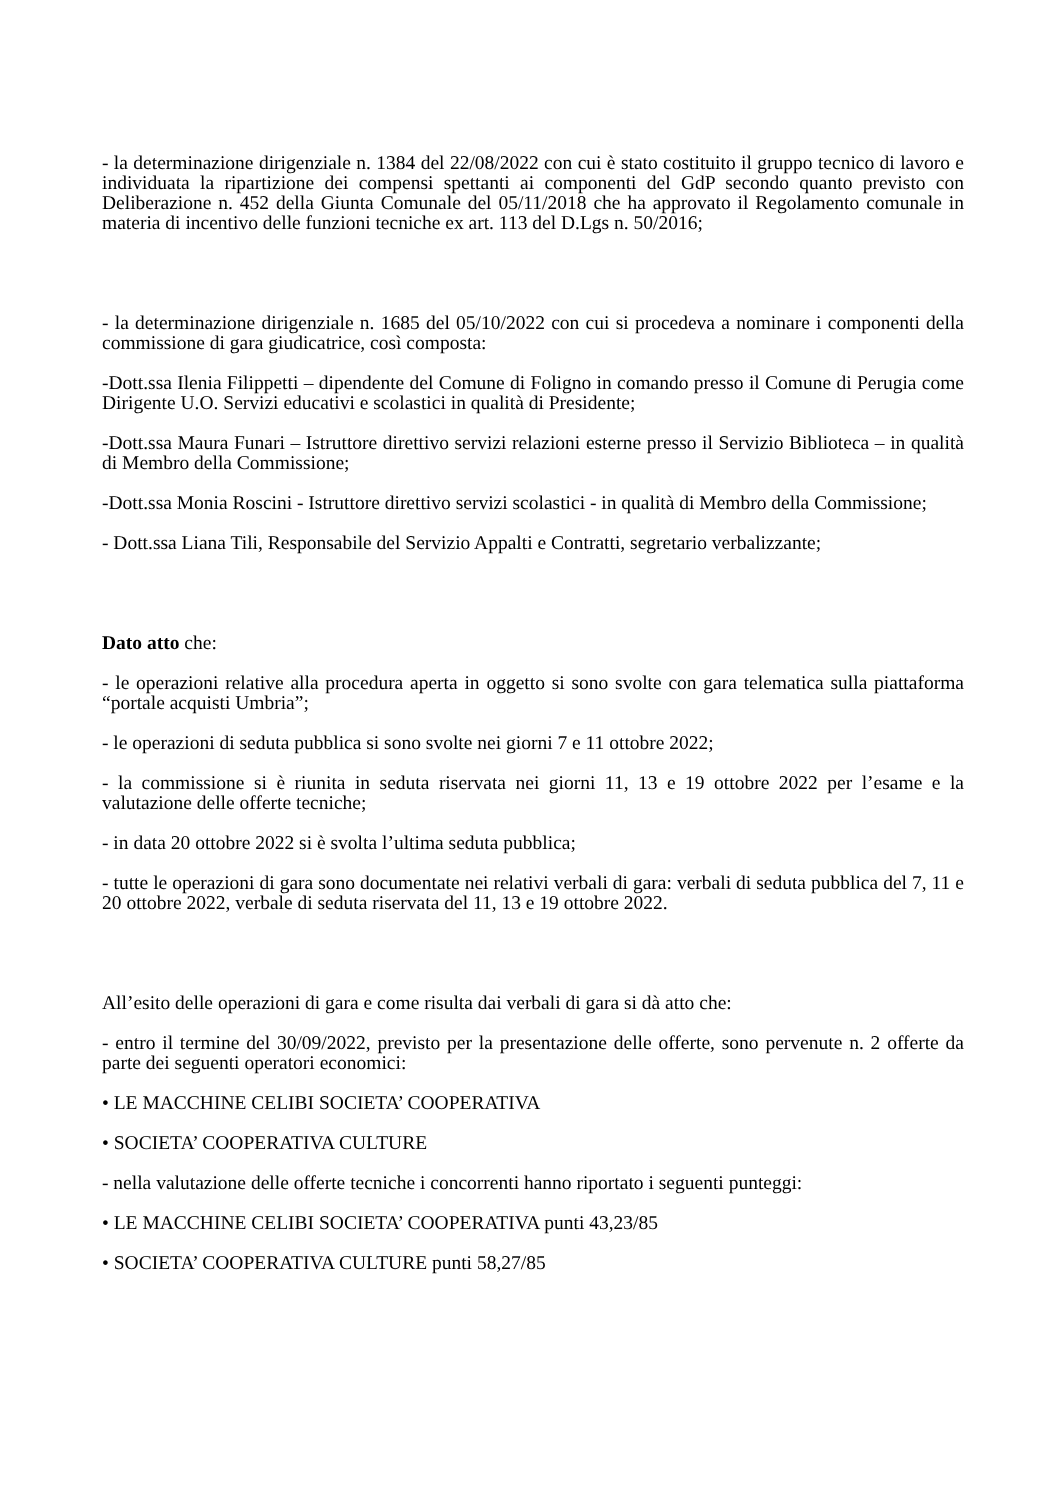- la determinazione dirigenziale n. 1384 del 22/08/2022 con cui è stato costituito il gruppo tecnico di lavoro e individuata la ripartizione dei compensi spettanti ai componenti del GdP secondo quanto previsto con Deliberazione n. 452 della Giunta Comunale del 05/11/2018 che ha approvato il Regolamento comunale in materia di incentivo delle funzioni tecniche ex art. 113 del D.Lgs n. 50/2016;
- la determinazione dirigenziale n. 1685 del 05/10/2022 con cui si procedeva a nominare i componenti della commissione di gara giudicatrice, così composta:
-Dott.ssa Ilenia Filippetti – dipendente del Comune di Foligno in comando presso il Comune di Perugia come Dirigente U.O. Servizi educativi e scolastici in qualità di Presidente;
-Dott.ssa Maura Funari – Istruttore direttivo servizi relazioni esterne presso il Servizio Biblioteca – in qualità di Membro della Commissione;
-Dott.ssa Monia Roscini - Istruttore direttivo servizi scolastici - in qualità di Membro della Commissione;
- Dott.ssa Liana Tili, Responsabile del Servizio Appalti e Contratti, segretario verbalizzante;
Dato atto che:
- le operazioni relative alla procedura aperta in oggetto si sono svolte con gara telematica sulla piattaforma “portale acquisti Umbria”;
- le operazioni di seduta pubblica si sono svolte nei giorni 7 e 11 ottobre 2022;
- la commissione si è riunita in seduta riservata nei giorni 11, 13 e 19 ottobre 2022 per l’esame e la valutazione delle offerte tecniche;
- in data 20 ottobre 2022 si è svolta l’ultima seduta pubblica;
- tutte le operazioni di gara sono documentate nei relativi verbali di gara: verbali di seduta pubblica del 7, 11 e 20 ottobre 2022, verbale di seduta riservata del 11, 13 e 19 ottobre 2022.
All’esito delle operazioni di gara e come risulta dai verbali di gara si dà atto che:
- entro il termine del 30/09/2022, previsto per la presentazione delle offerte, sono pervenute n. 2 offerte da parte dei seguenti operatori economici:
• LE MACCHINE CELIBI SOCIETA’ COOPERATIVA
• SOCIETA’ COOPERATIVA CULTURE
- nella valutazione delle offerte tecniche i concorrenti hanno riportato i seguenti punteggi:
• LE MACCHINE CELIBI SOCIETA’ COOPERATIVA punti 43,23/85
• SOCIETA’ COOPERATIVA CULTURE punti 58,27/85